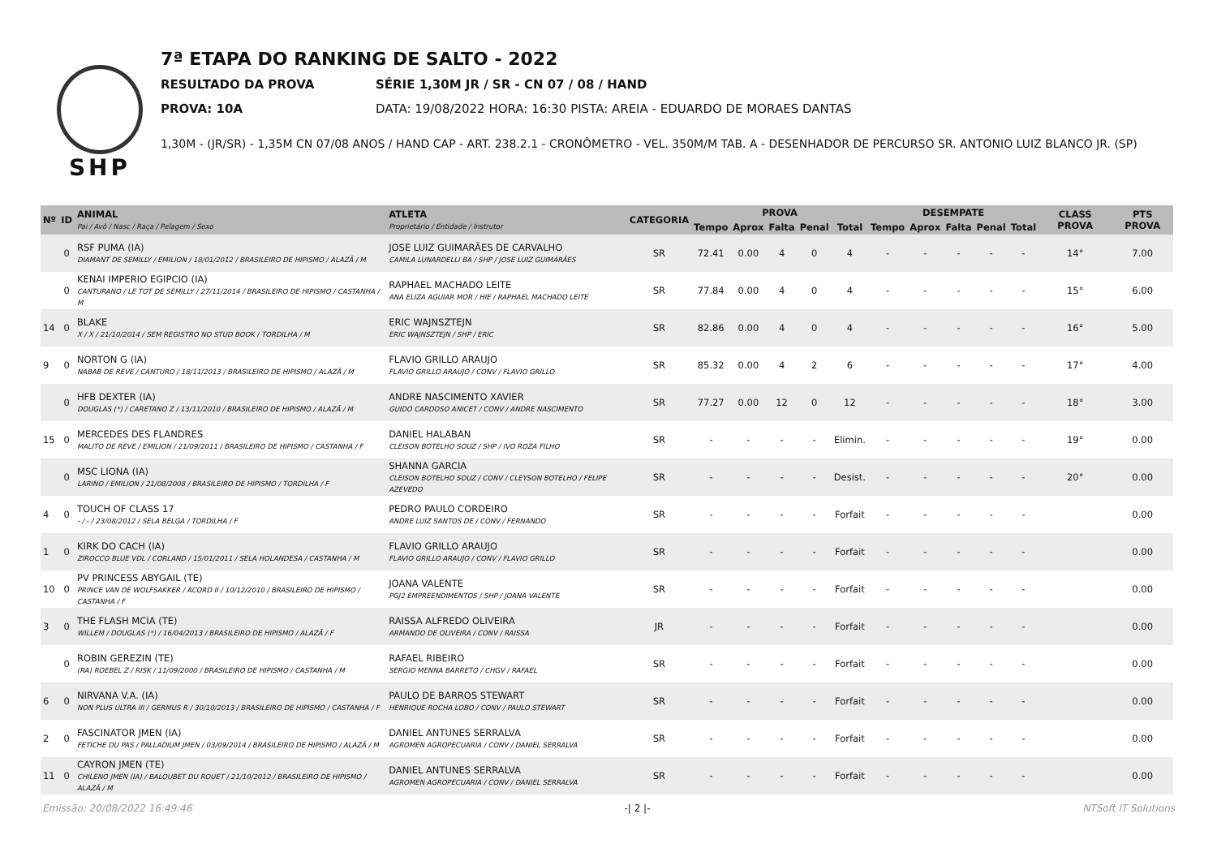SHP
7ª ETAPA DO RANKING DE SALTO - 2022
RESULTADO DA PROVA SÉRIE 1,30M JR / SR - CN 07 / 08 / HAND
PROVA: 10A DATA: 19/08/2022 HORA: 16:30 PISTA: AREIA - EDUARDO DE MORAES DANTAS
1,30M - (JR/SR) - 1,35M CN 07/08 ANOS / HAND CAP - ART. 238.2.1 - CRONÔMETRO - VEL. 350M/M TAB. A - DESENHADOR DE PERCURSO SR. ANTONIO LUIZ BLANCO JR. (SP)
| Nº | ID | ANIMAL Pai / Avô / Nasc / Raça / Pelagem / Sexo | ATLETA Proprietário / Entidade / Instrutor | CATEGORIA | PROVA | | | | | DESEMPATE | | | | | CLASS PROVA | PTS PROVA |
| --- | --- | --- | --- | --- | --- | --- | --- | --- | --- | --- | --- | --- | --- | --- | --- | --- |
| | | | | | Tempo | Aprox | Falta | Penal | Total | Tempo | Aprox | Falta | Penal | Total | | |
| | 0 | RSF PUMA (IA) DIAMANT DE SEMILLY / EMILION / 18/01/2012 / BRASILEIRO DE HIPISMO / ALAZÃ / M | JOSE LUIZ GUIMARÃES DE CARVALHO CAMILA LUNARDELLI BA / SHP / JOSE LUIZ GUIMARÃES | SR | 72.41 | 0.00 | 4 | 0 | 4 | - | - | - | - | - | 14° | 7.00 |
| | 0 | KENAI IMPERIO EGIPCIO (IA) CANTURANO / LE TOT DE SEMILLY / 27/11/2014 / BRASILEIRO DE HIPISMO / CASTANHA / M | RAPHAEL MACHADO LEITE ANA ELIZA AGUIAR MOR / HIE / RAPHAEL MACHADO LEITE | SR | 77.84 | 0.00 | 4 | 0 | 4 | - | - | - | - | - | 15° | 6.00 |
| 14 | 0 | BLAKE X / X / 21/10/2014 / SEM REGISTRO NO STUD BOOK / TORDILHA / M | ERIC WAJNSZTEJN ERIC WAJNSZTEJN / SHP / ERIC | SR | 82.86 | 0.00 | 4 | 0 | 4 | - | - | - | - | - | 16° | 5.00 |
| 9 | 0 | NORTON G (IA) NABAB DE REVE / CANTURO / 18/11/2013 / BRASILEIRO DE HIPISMO / ALAZÃ / M | FLAVIO GRILLO ARAUJO FLAVIO GRILLO ARAUJO / CONV / FLAVIO GRILLO | SR | 85.32 | 0.00 | 4 | 2 | 6 | - | - | - | - | - | 17° | 4.00 |
| | 0 | HFB DEXTER (IA) DOUGLAS (*) / CARETANO Z / 13/11/2010 / BRASILEIRO DE HIPISMO / ALAZÃ / M | ANDRE NASCIMENTO XAVIER GUIDO CARDOSO ANICET / CONV / ANDRE NASCIMENTO | SR | 77.27 | 0.00 | 12 | 0 | 12 | - | - | - | - | - | 18° | 3.00 |
| 15 | 0 | MERCEDES DES FLANDRES MALITO DE REVE / EMILION / 21/09/2011 / BRASILEIRO DE HIPISMO / CASTANHA / F | DANIEL HALABAN CLEISON BOTELHO SOUZ / SHP / IVO ROZA FILHO | SR | - | - | - | - | Elimin. | - | - | - | - | - | 19° | 0.00 |
| | 0 | MSC LIONA (IA) LARINO / EMILION / 21/08/2008 / BRASILEIRO DE HIPISMO / TORDILHA / F | SHANNA GARCIA CLEISON BOTELHO SOUZ / CONV / CLEYSON BOTELHO / FELIPE AZEVEDO | SR | - | - | - | - | Desist. | - | - | - | - | - | 20° | 0.00 |
| 4 | 0 | TOUCH OF CLASS 17 - / - / 23/08/2012 / SELA BELGA / TORDILHA / F | PEDRO PAULO CORDEIRO ANDRE LUIZ SANTOS DE / CONV / FERNANDO | SR | - | - | - | - | Forfait | - | - | - | - | - | | 0.00 |
| 1 | 0 | KIRK DO CACH (IA) ZIROCCO BLUE VDL / CORLAND / 15/01/2011 / SELA HOLANDESA / CASTANHA / M | FLAVIO GRILLO ARAUJO FLAVIO GRILLO ARAUJO / CONV / FLAVIO GRILLO | SR | - | - | - | - | Forfait | - | - | - | - | - | | 0.00 |
| 10 | 0 | PV PRINCESS ABYGAIL (TE) PRINCE VAN DE WOLFSAKKER / ACORD II / 10/12/2010 / BRASILEIRO DE HIPISMO / CASTANHA / F | JOANA VALENTE PGJ2 EMPREENDIMENTOS / SHP / JOANA VALENTE | SR | - | - | - | - | Forfait | - | - | - | - | - | | 0.00 |
| 3 | 0 | THE FLASH MCIA (TE) WILLEM / DOUGLAS (*) / 16/04/2013 / BRASILEIRO DE HIPISMO / ALAZÃ / F | RAISSA ALFREDO OLIVEIRA ARMANDO DE OLIVEIRA / CONV / RAISSA | JR | - | - | - | - | Forfait | - | - | - | - | - | | 0.00 |
| | 0 | ROBIN GEREZIN (TE) (RA) ROEBEL Z / RISK / 11/09/2000 / BRASILEIRO DE HIPISMO / CASTANHA / M | RAFAEL RIBEIRO SERGIO MENNA BARRETO / CHGV / RAFAEL | SR | - | - | - | - | Forfait | - | - | - | - | - | | 0.00 |
| 6 | 0 | NIRVANA V.A. (IA) NON PLUS ULTRA III / GERMUS R / 30/10/2013 / BRASILEIRO DE HIPISMO / CASTANHA / F | PAULO DE BARROS STEWART HENRIQUE ROCHA LOBO / CONV / PAULO STEWART | SR | - | - | - | - | Forfait | - | - | - | - | - | | 0.00 |
| 2 | 0 | FASCINATOR JMEN (IA) FETICHE DU PAS / PALLADIUM JMEN / 03/09/2014 / BRASILEIRO DE HIPISMO / ALAZÃ / M | DANIEL ANTUNES SERRALVA AGROMEN AGROPECUARIA / CONV / DANIEL SERRALVA | SR | - | - | - | - | Forfait | - | - | - | - | - | | 0.00 |
| 11 | 0 | CAYRON JMEN (TE) CHILENO JMEN (IA) / BALOUBET DU ROUET / 21/10/2012 / BRASILEIRO DE HIPISMO / ALAZÃ / M | DANIEL ANTUNES SERRALVA AGROMEN AGROPECUARIA / CONV / DANIEL SERRALVA | SR | - | - | - | - | Forfait | - | - | - | - | - | | 0.00 |
Emissão: 20/08/2022 16:49:46 -| 2 |- NTSoft IT Solutions